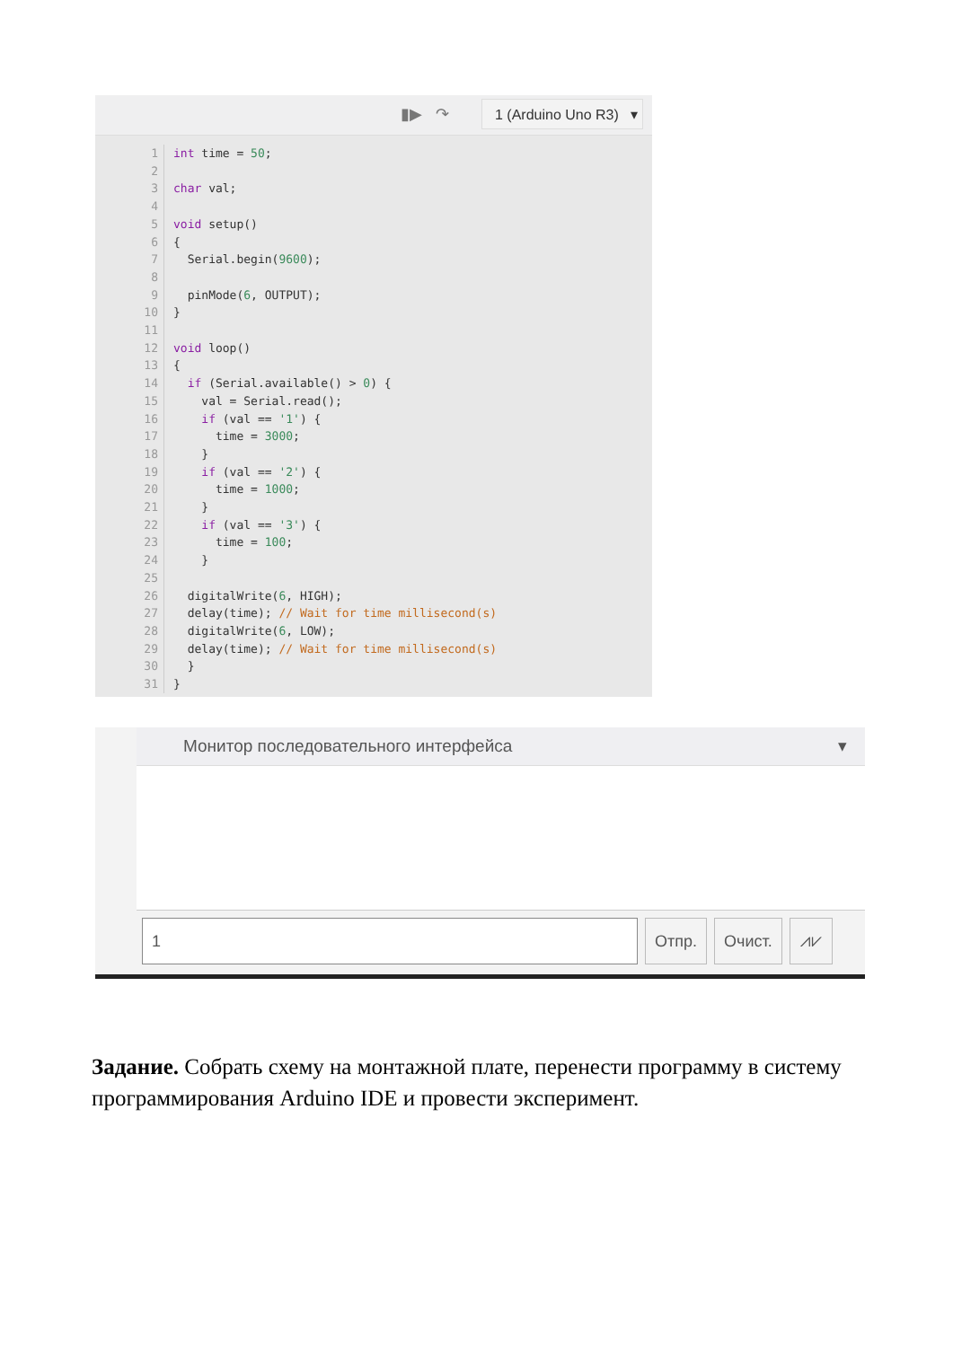▮▶ ↷
1 (Arduino Uno R3) ▾
1
2
3
4
5
6
7
8
9
10
11
12
13
14
15
16
17
18
19
20
21
22
23
24
25
26
27
28
29
30
31
int time = 50;

char val;

void setup()
{
  Serial.begin(9600);

  pinMode(6, OUTPUT);
}

void loop()
{
  if (Serial.available() > 0) {
    val = Serial.read();
    if (val == '1') {
      time = 3000;
    }
    if (val == '2') {
      time = 1000;
    }
    if (val == '3') {
      time = 100;
    }

  digitalWrite(6, HIGH);
  delay(time); // Wait for time millisecond(s)
  digitalWrite(6, LOW);
  delay(time); // Wait for time millisecond(s)
  }
}
Монитор последовательного интерфейса ▾
1 Отпр. Очист. ⩘⩗
Задание. Собрать схему на монтажной плате, перенести программу в систему программирования Arduino IDE и провести эксперимент.